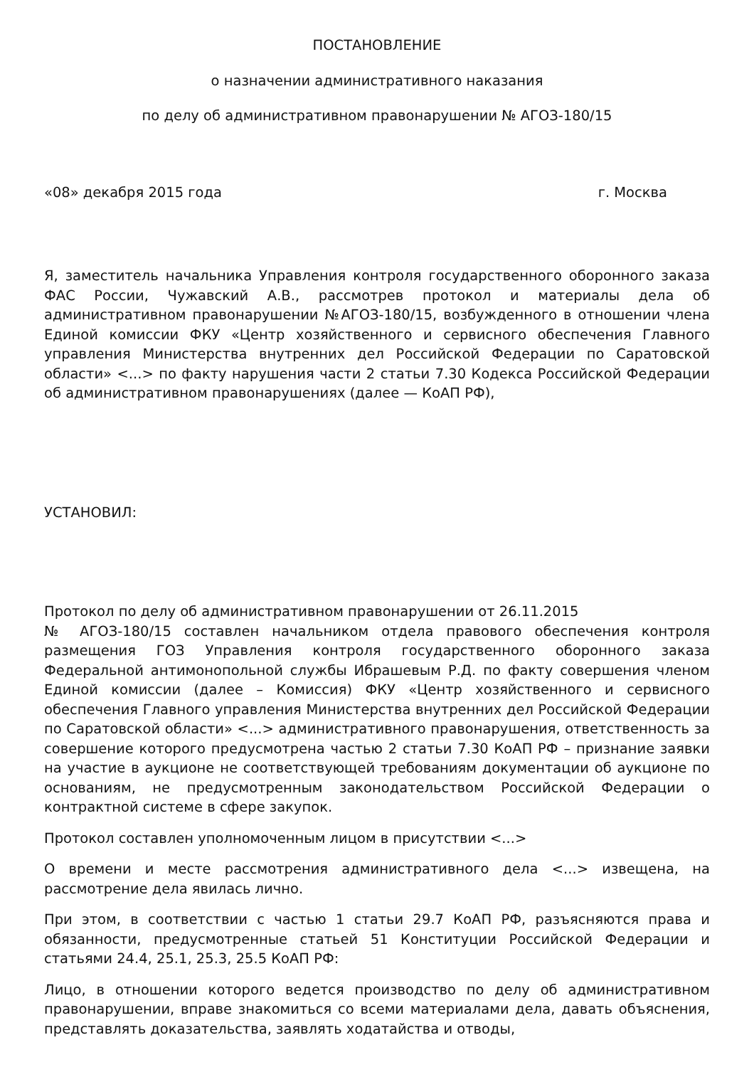ПОСТАНОВЛЕНИЕ
о назначении административного наказания
по делу об административном правонарушении № АГОЗ-180/15
«08» декабря 2015 года г. Москва
Я, заместитель начальника Управления контроля государственного оборонного заказа ФАС России, Чужавский А.В., рассмотрев протокол и материалы дела об административном правонарушении №АГОЗ-180/15, возбужденного в отношении члена Единой комиссии ФКУ «Центр хозяйственного и сервисного обеспечения Главного управления Министерства внутренних дел Российской Федерации по Саратовской области» <...> по факту нарушения части 2 статьи 7.30 Кодекса Российской Федерации об административном правонарушениях (далее — КоАП РФ),
УСТАНОВИЛ:
Протокол по делу об административном правонарушении от 26.11.2015
№ АГОЗ-180/15 составлен начальником отдела правового обеспечения контроля размещения ГОЗ Управления контроля государственного оборонного заказа Федеральной антимонопольной службы Ибрашевым Р.Д. по факту совершения членом Единой комиссии (далее – Комиссия) ФКУ «Центр хозяйственного и сервисного обеспечения Главного управления Министерства внутренних дел Российской Федерации по Саратовской области» <...> административного правонарушения, ответственность за совершение которого предусмотрена частью 2 статьи 7.30 КоАП РФ – признание заявки на участие в аукционе не соответствующей требованиям документации об аукционе по основаниям, не предусмотренным законодательством Российской Федерации о контрактной системе в сфере закупок.
Протокол составлен уполномоченным лицом в присутствии <...>
О времени и месте рассмотрения административного дела <...> извещена, на рассмотрение дела явилась лично.
При этом, в соответствии с частью 1 статьи 29.7 КоАП РФ, разъясняются права и обязанности, предусмотренные статьей 51 Конституции Российской Федерации и статьями 24.4, 25.1, 25.3, 25.5 КоАП РФ:
Лицо, в отношении которого ведется производство по делу об административном правонарушении, вправе знакомиться со всеми материалами дела, давать объяснения, представлять доказательства, заявлять ходатайства и отводы,